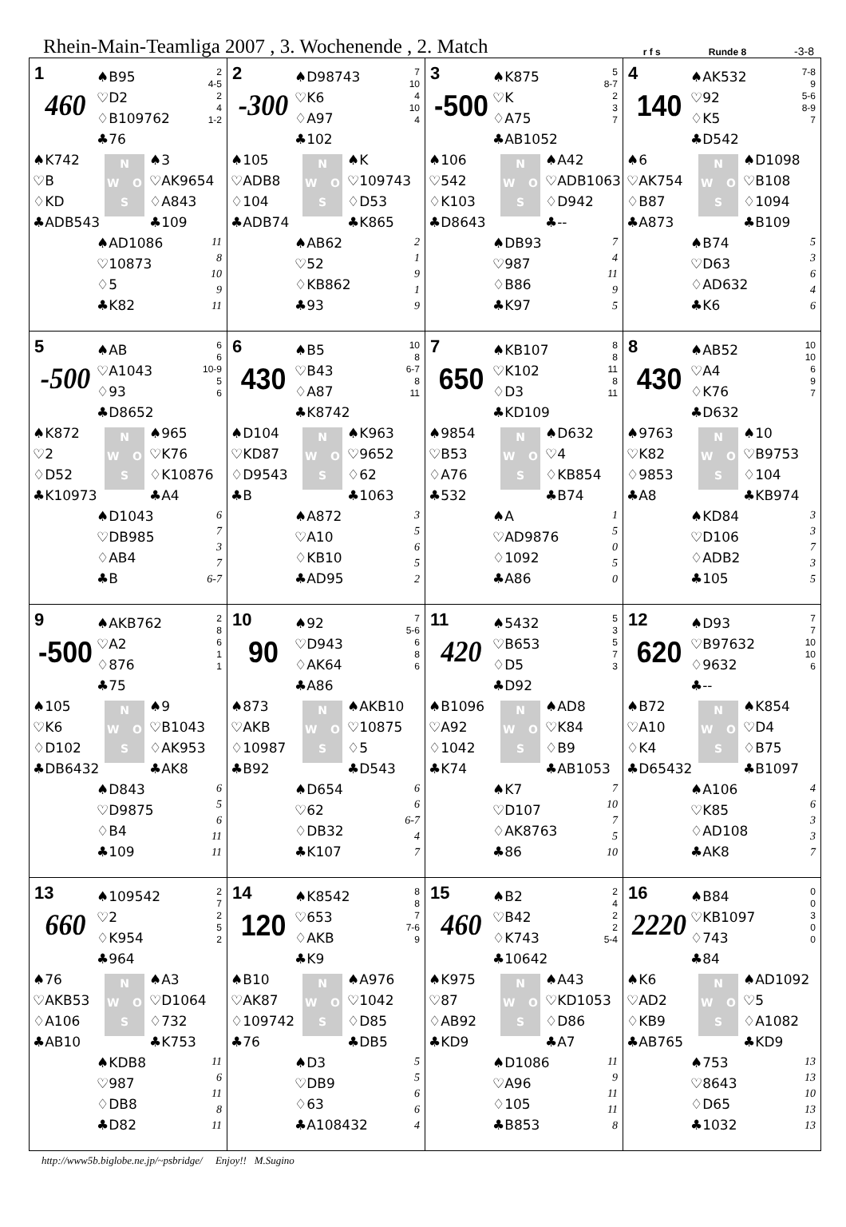Rhein-Main-Teamliga 2007 , 3. Wochenende , 2. Match
r f s
Runde 8
-3-8
| 1 460 ♠B95 ♡D2 ♢B109762 ♣76 2 4-5 2 4 1-2 ♠K742 ♡B ♢KD ♣ADB543 N W O S ♠3 ♡AK9654 ♢A843 ♣109 ♠AD1086 ♡10873 ♢5 ♣K82 11 8 10 9 11 | 2 -300 ♠D98743 ♡K6 ♢A97 ♣102 7 10 4 10 4 ♠105 ♡ADB8 ♢104 ♣ADB74 N W O S ♠K ♡109743 ♢D53 ♣K865 ♠AB62 ♡52 ♢KB862 ♣93 2 1 9 1 9 | 3 -500 ♠K875 ♡K ♢A75 ♣AB1052 5 8-7 2 3 7 ♠106 ♡542 ♢K103 ♣D8643 N W O S ♠A42 ♡ADB1063 ♢D942 ♣-- ♠DB93 ♡987 ♢B86 ♣K97 7 4 11 9 5 | 4 140 ♠AK532 ♡92 ♢K5 ♣D542 7-8 9 5-6 8-9 7 ♠6 ♡AK754 ♢B87 ♣A873 N W O S ♠D1098 ♡B108 ♢1094 ♣B109 ♠B74 ♡D63 ♢AD632 ♣K6 5 3 6 4 6 |
| 5 -500 ♠AB ♡A1043 ♢93 ♣D8652 6 6 10-9 5 6 ♠K872 ♡2 ♢D52 ♣K10973 N W O S ♠965 ♡K76 ♢K10876 ♣A4 ♠D1043 ♡DB985 ♢AB4 ♣B 6 7 3 7 6-7 | 6 430 ♠B5 ♡B43 ♢A87 ♣K8742 10 8 6-7 8 11 ♠D104 ♡KD87 ♢D9543 ♣B N W O S ♠K963 ♡9652 ♢62 ♣1063 ♠A872 ♡A10 ♢KB10 ♣AD95 3 5 6 5 2 | 7 650 ♠KB107 ♡K102 ♢D3 ♣KD109 8 8 11 8 11 ♠9854 ♡B53 ♢A76 ♣532 N W O S ♠D632 ♡4 ♢KB854 ♣B74 ♠A ♡AD9876 ♢1092 ♣A86 1 5 0 5 0 | 8 430 ♠AB52 ♡A4 ♢K76 ♣D632 10 10 6 9 7 ♠9763 ♡K82 ♢9853 ♣A8 N W O S ♠10 ♡B9753 ♢104 ♣KB974 ♠KD84 ♡D106 ♢ADB2 ♣105 3 3 7 3 5 |
| 9 -500 ♠AKB762 ♡A2 ♢876 ♣75 2 8 6 1 1 ♠105 ♡K6 ♢D102 ♣DB6432 N W O S ♠9 ♡B1043 ♢AK953 ♣AK8 ♠D843 ♡D9875 ♢B4 ♣109 6 5 6 11 11 | 10 90 ♠92 ♡D943 ♢AK64 ♣A86 7 5-6 6 8 6 ♠873 ♡AKB ♢10987 ♣B92 N W O S ♠AKB10 ♡10875 ♢5 ♣D543 ♠D654 ♡62 ♢DB32 ♣K107 6 6 6-7 4 7 | 11 420 ♠5432 ♡B653 ♢D5 ♣D92 5 3 5 7 3 ♠B1096 ♡A92 ♢1042 ♣K74 N W O S ♠AD8 ♡K84 ♢B9 ♣AB1053 ♠K7 ♡D107 ♢AK8763 ♣86 7 10 7 5 10 | 12 620 ♠D93 ♡B97632 ♢9632 ♣-- 7 7 10 10 6 ♠B72 ♡A10 ♢K4 ♣D65432 N W O S ♠K854 ♡D4 ♢B75 ♣B1097 ♠A106 ♡K85 ♢AD108 ♣AK8 4 6 3 3 7 |
| 13 660 ♠109542 ♡2 ♢K954 ♣964 2 7 2 5 2 ♠76 ♡AKB53 ♢A106 ♣AB10 N W O S ♠A3 ♡D1064 ♢732 ♣K753 ♠KDB8 ♡987 ♢DB8 ♣D82 11 6 11 8 11 | 14 120 ♠K8542 ♡653 ♢AKB ♣K9 8 8 7 7-6 9 ♠B10 ♡AK87 ♢109742 ♣76 N W O S ♠A976 ♡1042 ♢D85 ♣DB5 ♠D3 ♡DB9 ♢63 ♣A108432 5 5 6 6 4 | 15 460 ♠B2 ♡B42 ♢K743 ♣10642 2 4 2 2 5-4 ♠K975 ♡87 ♢AB92 ♣KD9 N W O S ♠A43 ♡KD1053 ♢D86 ♣A7 ♠D1086 ♡A96 ♢105 ♣B853 11 9 11 11 8 | 16 2220 ♠B84 ♡KB1097 ♢743 ♣84 0 0 3 0 0 ♠K6 ♡AD2 ♢KB9 ♣AB765 N W O S ♠AD1092 ♡5 ♢A1082 ♣KD9 ♠753 ♡8643 ♢D65 ♣1032 13 13 10 13 13 |
http://www5b.biglobe.ne.jp/~psbridge/ Enjoy!! M.Sugino